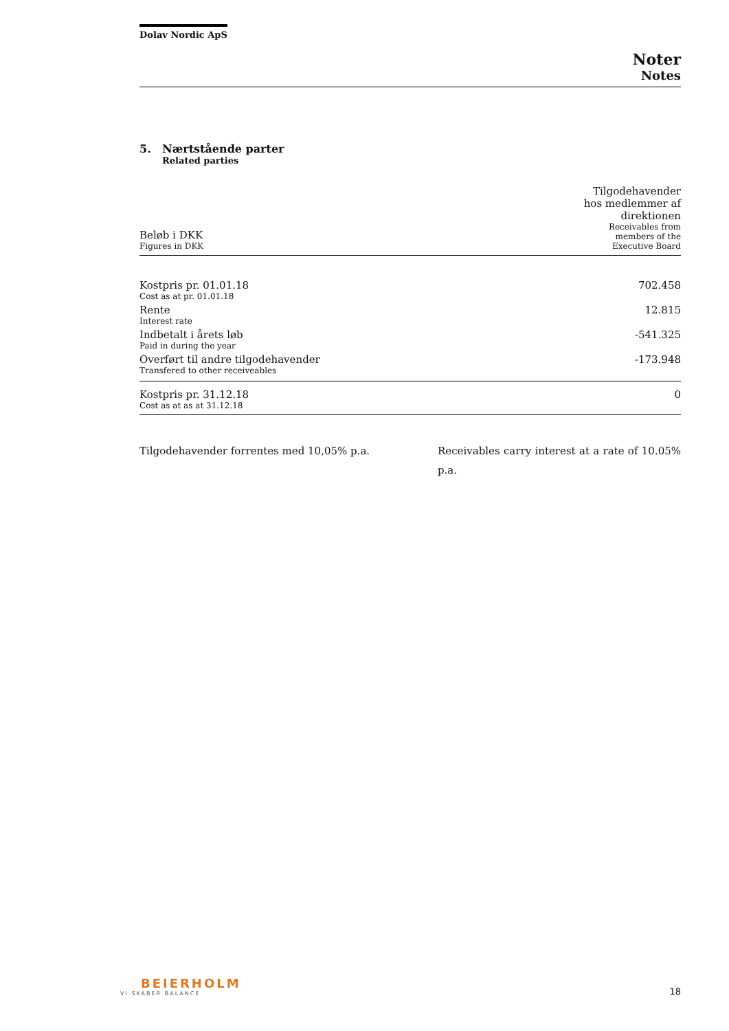Dolav Nordic ApS
Noter
Notes
5. Nærtstående parter
Related parties
| Beløb i DKK Figures in DKK | Tilgodehavender hos medlemmer af direktionen Receivables from members of the Executive Board |
| --- | --- |
| Kostpris pr. 01.01.18 Cost as at pr. 01.01.18 | 702.458 |
| Rente Interest rate | 12.815 |
| Indbetalt i årets løb Paid in during the year | -541.325 |
| Overført til andre tilgodehavender Transfered to other receiveables | -173.948 |
| Kostpris pr. 31.12.18 Cost as at as at 31.12.18 | 0 |
Tilgodehavender forrentes med 10,05% p.a.
Receivables carry interest at a rate of 10.05% p.a.
BEIERHOLM
VI SKABER BALANCE
18